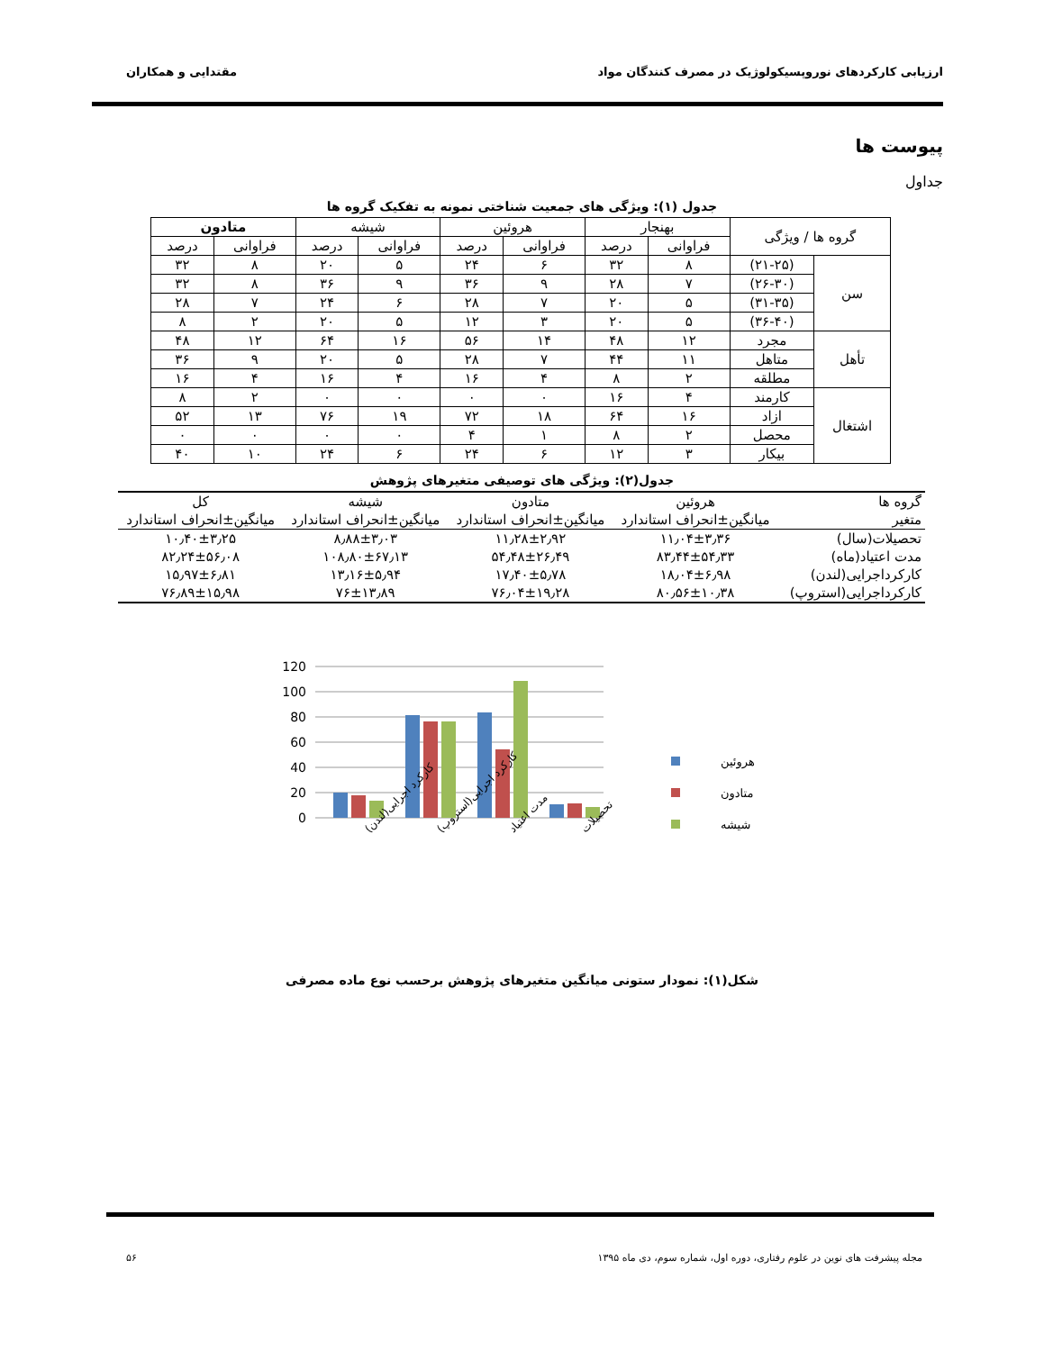ارزیابی کارکردهای نوروپسیکولوژیک در مصرف کنندگان مواد مقتدایی و همکاران
پیوست ها
جداول
جدول (۱): ویژگی های جمعیت شناختی نمونه به تفکیک گروه ها
| گروه ها / ویژگی | | بهنجار | | هروئین | | شیشه | | متادون | |
| --- | --- | --- | --- | --- | --- | --- | --- | --- | --- |
| | | فراوانی | درصد | فراوانی | درصد | فراوانی | درصد | فراوانی | درصد |
| سن | (۲۱-۲۵) | ۸ | ۳۲ | ۶ | ۲۴ | ۵ | ۲۰ | ۸ | ۳۲ |
| | (۲۶-۳۰) | ۷ | ۲۸ | ۹ | ۳۶ | ۹ | ۳۶ | ۸ | ۳۲ |
| | (۳۱-۳۵) | ۵ | ۲۰ | ۷ | ۲۸ | ۶ | ۲۴ | ۷ | ۲۸ |
| | (۳۶-۴۰) | ۵ | ۲۰ | ۳ | ۱۲ | ۵ | ۲۰ | ۲ | ۸ |
| تأهل | مجرد | ۱۲ | ۴۸ | ۱۴ | ۵۶ | ۱۶ | ۶۴ | ۱۲ | ۴۸ |
| | متاهل | ۱۱ | ۴۴ | ۷ | ۲۸ | ۵ | ۲۰ | ۹ | ۳۶ |
| | مطلقه | ۲ | ۸ | ۴ | ۱۶ | ۴ | ۱۶ | ۴ | ۱۶ |
| اشتغال | کارمند | ۴ | ۱۶ | ۰ | ۰ | ۰ | ۰ | ۲ | ۸ |
| | ازاد | ۱۶ | ۶۴ | ۱۸ | ۷۲ | ۱۹ | ۷۶ | ۱۳ | ۵۲ |
| | محصل | ۲ | ۸ | ۱ | ۴ | ۰ | ۰ | ۰ | ۰ |
| | بیکار | ۳ | ۱۲ | ۶ | ۲۴ | ۶ | ۲۴ | ۱۰ | ۴۰ |
جدول(۲): ویژگی های توصیفی متغیرهای پژوهش
| گروه ها | هروئین | متادون | شیشه | کل |
| متغیر | میانگین±انحراف استاندارد | میانگین±انحراف استاندارد | میانگین±انحراف استاندارد | میانگین±انحراف استاندارد |
| تحصیلات(سال) | ۱۱٫۰۴±۳٫۳۶ | ۱۱٫۲۸±۲٫۹۲ | ۸٫۸۸±۳٫۰۳ | ۱۰٫۴۰±۳٫۲۵ |
| مدت اعتیاد(ماه) | ۸۳٫۴۴±۵۴٫۳۳ | ۵۴٫۴۸±۲۶٫۴۹ | ۱۰۸٫۸۰±۶۷٫۱۳ | ۸۲٫۲۴±۵۶٫۰۸ |
| کارکرداجرایی(لندن) | ۱۸٫۰۴±۶٫۹۸ | ۱۷٫۴۰±۵٫۷۸ | ۱۳٫۱۶±۵٫۹۴ | ۱۵٫۹۷±۶٫۸۱ |
| کارکرداجرایی(استروپ) | ۸۰٫۵۶±۱۰٫۳۸ | ۷۶٫۰۴±۱۹٫۲۸ | ۷۶±۱۳٫۸۹ | ۷۶٫۸۹±۱۵٫۹۸ |
120
100
80
60
40
20
0
کارکرد اجرایی(لندن)
کارکرد اجرایی(استروپ)
مدت اعتیاد
تحصیلات
هروئین
متادون
شیشه
شکل(۱): نمودار ستونی میانگین متغیرهای پژوهش برحسب نوع ماده مصرفی
مجله پیشرفت های نوین در علوم رفتاری، دوره اول، شماره سوم، دی ماه ۱۳۹۵ ۵۶